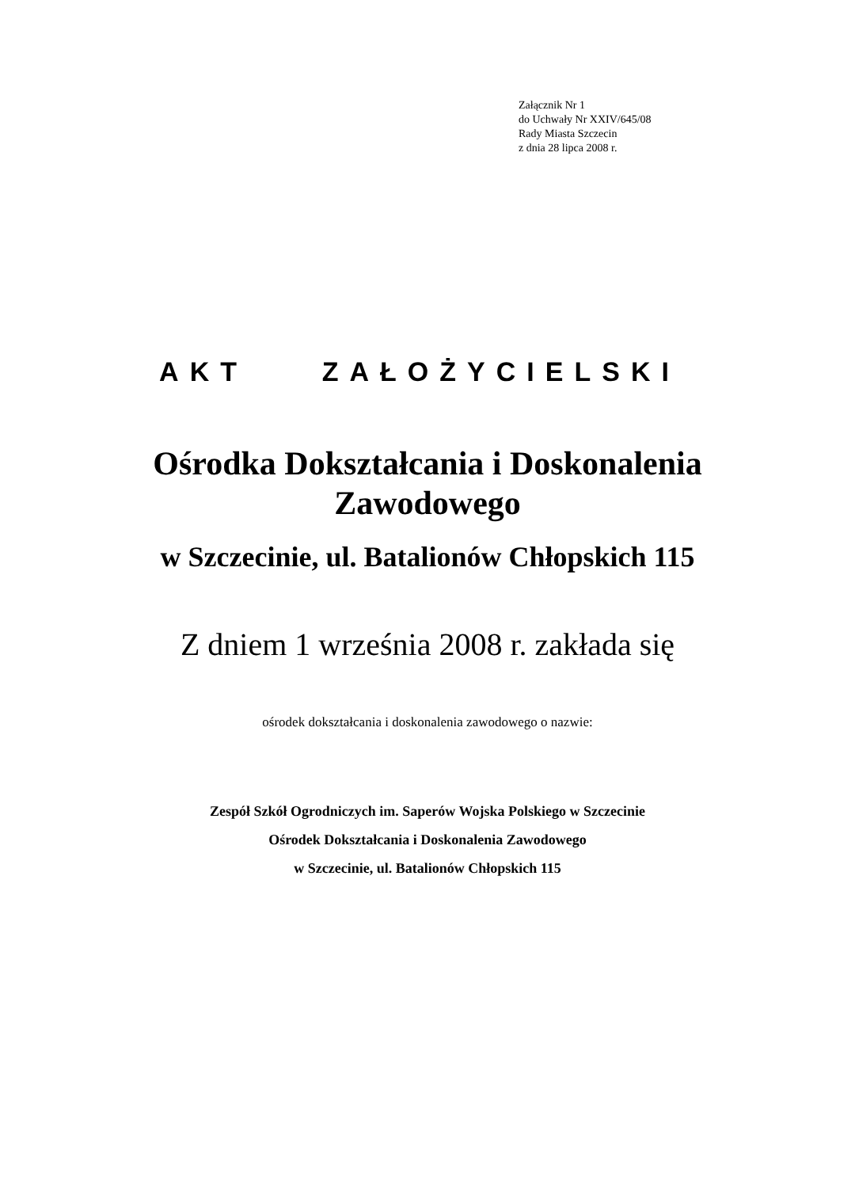Załącznik Nr 1
do Uchwały Nr XXIV/645/08
Rady Miasta Szczecin
z dnia 28 lipca 2008 r.
AKT ZAŁOŻYCIELSKI
Ośrodka Dokształcania i Doskonalenia
Zawodowego
w Szczecinie, ul. Batalionów Chłopskich 115
Z dniem 1 września 2008 r. zakłada się
ośrodek dokształcania i doskonalenia zawodowego o nazwie:
Zespół Szkół Ogrodniczych im. Saperów Wojska Polskiego w Szczecinie
Ośrodek Dokształcania i Doskonalenia Zawodowego
w Szczecinie, ul. Batalionów Chłopskich 115